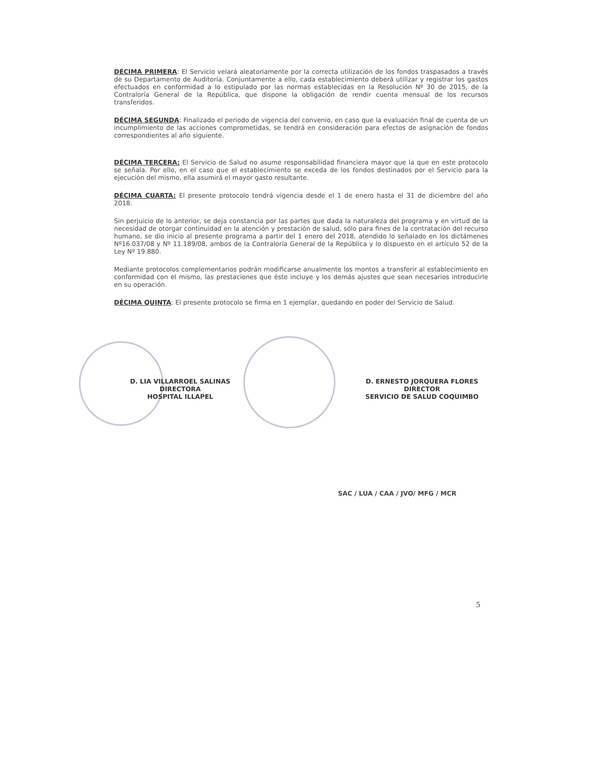DÉCIMA PRIMERA: El Servicio velará aleatoriamente por la correcta utilización de los fondos traspasados a través de su Departamento de Auditoría. Conjuntamente a ello, cada establecimiento deberá utilizar y registrar los gastos efectuados en conformidad a lo estipulado por las normas establecidas en la Resolución Nº 30 de 2015, de la Contraloría General de la República, que dispone la obligación de rendir cuenta mensual de los recursos transferidos.
DÉCIMA SEGUNDA: Finalizado el periodo de vigencia del convenio, en caso que la evaluación final de cuenta de un incumplimiento de las acciones comprometidas, se tendrá en consideración para efectos de asignación de fondos correspondientes al año siguiente.
DÉCIMA TERCERA: El Servicio de Salud no asume responsabilidad financiera mayor que la que en este protocolo se señala. Por ello, en el caso que el establecimiento se exceda de los fondos destinados por el Servicio para la ejecución del mismo, ella asumirá el mayor gasto resultante.
DÉCIMA CUARTA: El presente protocolo tendrá vigencia desde el 1 de enero hasta el 31 de diciembre del año 2018.
Sin perjuicio de lo anterior, se deja constancia por las partes que dada la naturaleza del programa y en virtud de la necesidad de otorgar continuidad en la atención y prestación de salud, sólo para fines de la contratación del recurso humano, se dio inicio al presente programa a partir del 1 enero del 2018, atendido lo señalado en los dictámenes Nº16.037/08 y Nº 11.189/08, ambos de la Contraloría General de la República y lo dispuesto en el artículo 52 de la Ley Nº 19.880.
Mediante protocolos complementarios podrán modificarse anualmente los montos a transferir al establecimiento en conformidad con el mismo, las prestaciones que éste incluye y los demás ajustes que sean necesarios introducirle en su operación.
DÉCIMA QUINTA: El presente protocolo se firma en 1 ejemplar, quedando en poder del Servicio de Salud.
D. LIA VILLARROEL SALINAS
DIRECTORA
HOSPITAL ILLAPEL
D. ERNESTO JORQUERA FLORES
DIRECTOR
SERVICIO DE SALUD COQUIMBO
SAC / LUA / CAA / JVO/ MFG / MCR
5